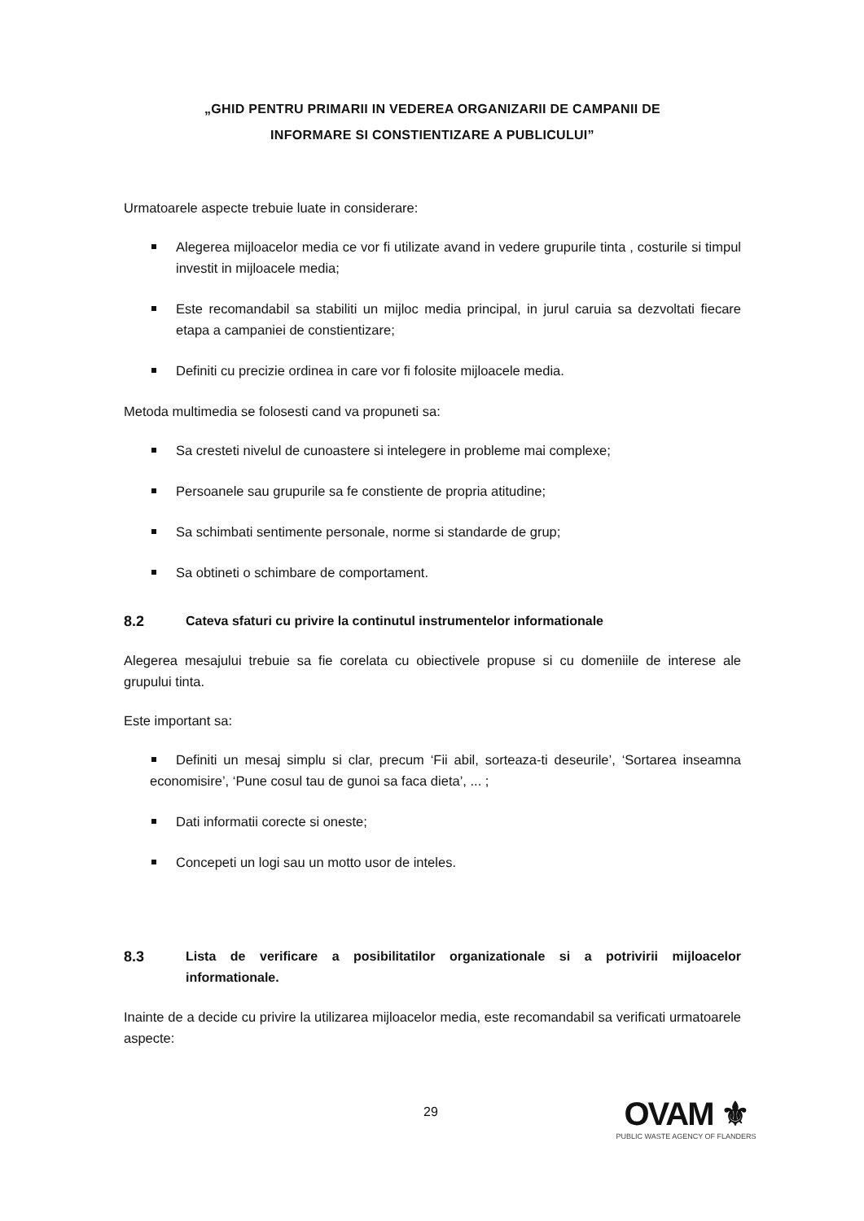„GHID PENTRU PRIMARII IN VEDEREA ORGANIZARII DE CAMPANII DE
INFORMARE SI CONSTIENTIZARE A PUBLICULUI”
Urmatoarele aspecte trebuie luate in considerare:
Alegerea mijloacelor media ce vor fi utilizate avand in vedere grupurile tinta , costurile si timpul investit in mijloacele media;
Este recomandabil sa stabiliti un mijloc media principal, in jurul caruia sa dezvoltati fiecare etapa a campaniei de constientizare;
Definiti cu precizie ordinea in care vor fi folosite mijloacele media.
Metoda multimedia se folosesti cand va propuneti sa:
Sa cresteti nivelul de cunoastere si intelegere in probleme mai complexe;
Persoanele sau grupurile sa fe constiente de propria atitudine;
Sa schimbati sentimente personale, norme si standarde de grup;
Sa obtineti o schimbare de comportament.
8.2 Cateva sfaturi cu privire la continutul instrumentelor informationale
Alegerea mesajului trebuie sa fie corelata cu obiectivele propuse si cu domeniile de interese ale grupului tinta.
Este important sa:
Definiti un mesaj simplu si clar, precum ‘Fii abil, sorteaza-ti deseurile’, ‘Sortarea inseamna economisire’, ‘Pune cosul tau de gunoi sa faca dieta’, ... ;
Dati informatii corecte si oneste;
Concepeti un logi sau un motto usor de inteles.
8.3 Lista de verificare a posibilitatilor organizationale si a potrivirii mijloacelor informationale.
Inainte de a decide cu privire la utilizarea mijloacelor media, este recomandabil sa verificati urmatoarele aspecte:
29
OVAM ⚜
PUBLIC WASTE AGENCY OF FLANDERS